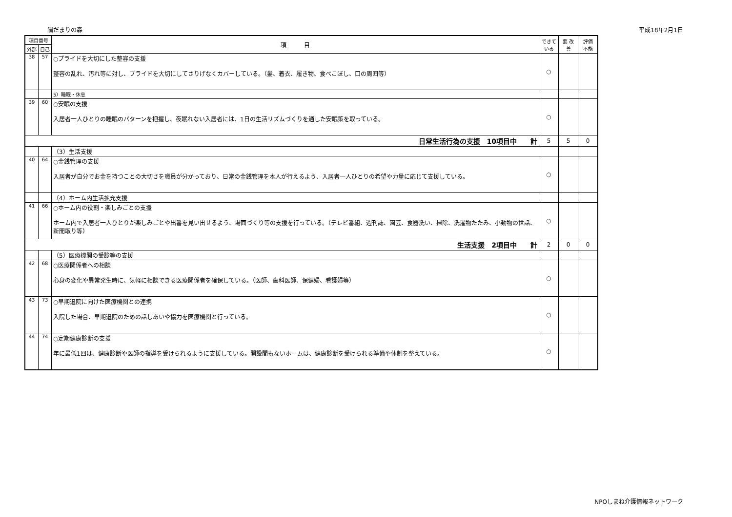陽だまりの森 平成18年2月1日
| 項目番号 | | 項 目 | できて いる | 要 改善 | 評価 不能 |
| --- | --- | --- | --- | --- | --- |
| 外部 | 自己 | | | | |
| 38 | 57 | ○プライドを大切にした整容の支援 整容の乱れ、汚れ等に対し、プライドを大切にしてさりげなくカバーしている。（髪、着衣、履き物、食べこぼし、口の周囲等） | ○ | | |
| | | 5）睡眠・休息 | | | |
| 39 | 60 | ○安眠の支援 入居者一人ひとりの睡眠のパターンを把握し、夜眠れない入居者には、1日の生活リズムづくりを通した安眠策を取っている。 | ○ | | |
| 日常生活行為の支援 10項目中 計 | | | 5 | 5 | 0 |
| | | （3）生活支援 | | | |
| 40 | 64 | ○金銭管理の支援 入居者が自分でお金を持つことの大切さを職員が分かっており、日常の金銭管理を本人が行えるよう、入居者一人ひとりの希望や力量に応じて支援している。 | ○ | | |
| | | （4）ホーム内生活拡充支援 | | | |
| 41 | 66 | ○ホーム内の役割・楽しみごとの支援 ホーム内で入居者一人ひとりが楽しみごとや出番を見い出せるよう、場面づくり等の支援を行っている。（テレビ番組、週刊誌、園芸、食器洗い、掃除、洗濯物たたみ、小動物の世話、新聞取り等） | ○ | | |
| 生活支援 2項目中 計 | | | 2 | 0 | 0 |
| | | （5）医療機関の受診等の支援 | | | |
| 42 | 68 | ○医療関係者への相談 心身の変化や異常発生時に、気軽に相談できる医療関係者を確保している。（医師、歯科医師、保健婦、看護婦等） | ○ | | |
| 43 | 73 | ○早期退院に向けた医療機関との連携 入院した場合、早期退院のための話しあいや協力を医療機関と行っている。 | ○ | | |
| 44 | 74 | ○定期健康診断の支援 年に最低1回は、健康診断や医師の指導を受けられるように支援している。開設間もないホームは、健康診断を受けられる準備や体制を整えている。 | ○ | | |
NPOしまね介護情報ネットワーク